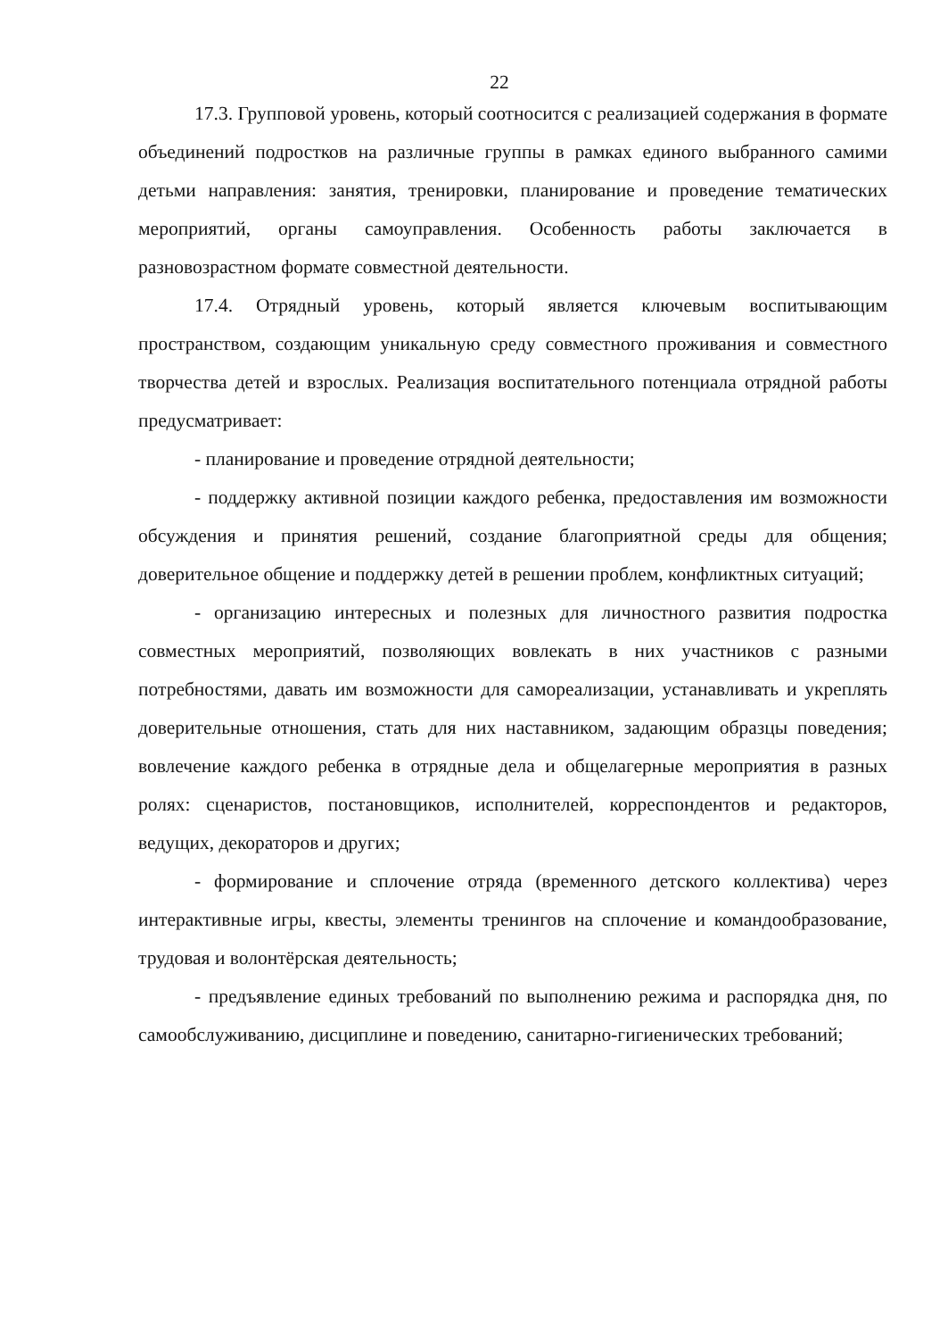22
17.3. Групповой уровень, который соотносится с реализацией содержания в формате объединений подростков на различные группы в рамках единого выбранного самими детьми направления: занятия, тренировки, планирование и проведение тематических мероприятий, органы самоуправления. Особенность работы заключается в разновозрастном формате совместной деятельности.
17.4. Отрядный уровень, который является ключевым воспитывающим пространством, создающим уникальную среду совместного проживания и совместного творчества детей и взрослых. Реализация воспитательного потенциала отрядной работы предусматривает:
- планирование и проведение отрядной деятельности;
- поддержку активной позиции каждого ребенка, предоставления им возможности обсуждения и принятия решений, создание благоприятной среды для общения; доверительное общение и поддержку детей в решении проблем, конфликтных ситуаций;
- организацию интересных и полезных для личностного развития подростка совместных мероприятий, позволяющих вовлекать в них участников с разными потребностями, давать им возможности для самореализации, устанавливать и укреплять доверительные отношения, стать для них наставником, задающим образцы поведения; вовлечение каждого ребенка в отрядные дела и общелагерные мероприятия в разных ролях: сценаристов, постановщиков, исполнителей, корреспондентов и редакторов, ведущих, декораторов и других;
- формирование и сплочение отряда (временного детского коллектива) через интерактивные игры, квесты, элементы тренингов на сплочение и командообразование, трудовая и волонтёрская деятельность;
- предъявление единых требований по выполнению режима и распорядка дня, по самообслуживанию, дисциплине и поведению, санитарно-гигиенических требований;